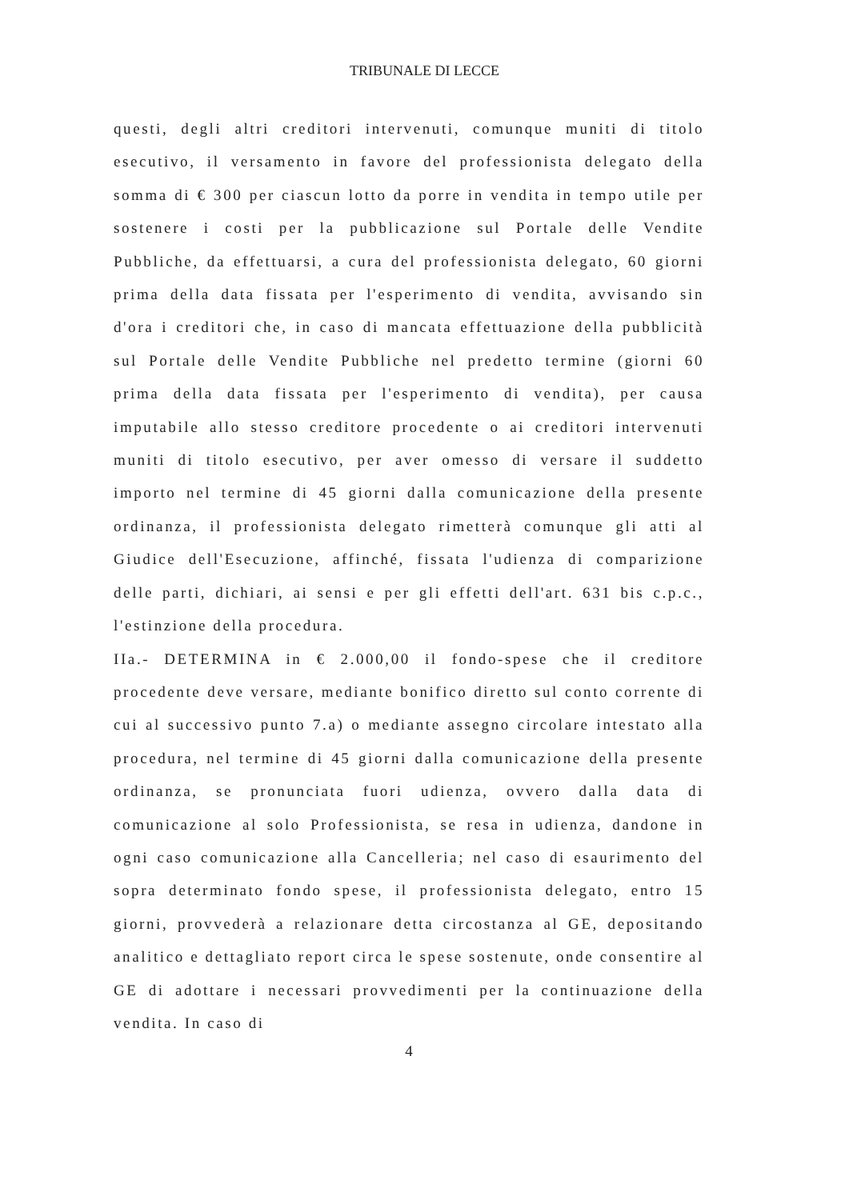TRIBUNALE DI LECCE
questi, degli altri creditori intervenuti, comunque muniti di titolo esecutivo, il versamento in favore del professionista delegato della somma di € 300 per ciascun lotto da porre in vendita in tempo utile per sostenere i costi per la pubblicazione sul Portale delle Vendite Pubbliche, da effettuarsi, a cura del professionista delegato, 60 giorni prima della data fissata per l'esperimento di vendita, avvisando sin d'ora i creditori che, in caso di mancata effettuazione della pubblicità sul Portale delle Vendite Pubbliche nel predetto termine (giorni 60 prima della data fissata per l'esperimento di vendita), per causa imputabile allo stesso creditore procedente o ai creditori intervenuti muniti di titolo esecutivo, per aver omesso di versare il suddetto importo nel termine di 45 giorni dalla comunicazione della presente ordinanza, il professionista delegato rimetterà comunque gli atti al Giudice dell'Esecuzione, affinché, fissata l'udienza di comparizione delle parti, dichiari, ai sensi e per gli effetti dell'art. 631 bis c.p.c., l'estinzione della procedura.
IIa.- DETERMINA in € 2.000,00 il fondo-spese che il creditore procedente deve versare, mediante bonifico diretto sul conto corrente di cui al successivo punto 7.a) o mediante assegno circolare intestato alla procedura, nel termine di 45 giorni dalla comunicazione della presente ordinanza, se pronunciata fuori udienza, ovvero dalla data di comunicazione al solo Professionista, se resa in udienza, dandone in ogni caso comunicazione alla Cancelleria; nel caso di esaurimento del sopra determinato fondo spese, il professionista delegato, entro 15 giorni, provvederà a relazionare detta circostanza al GE, depositando analitico e dettagliato report circa le spese sostenute, onde consentire al GE di adottare i necessari provvedimenti per la continuazione della vendita. In caso di
4